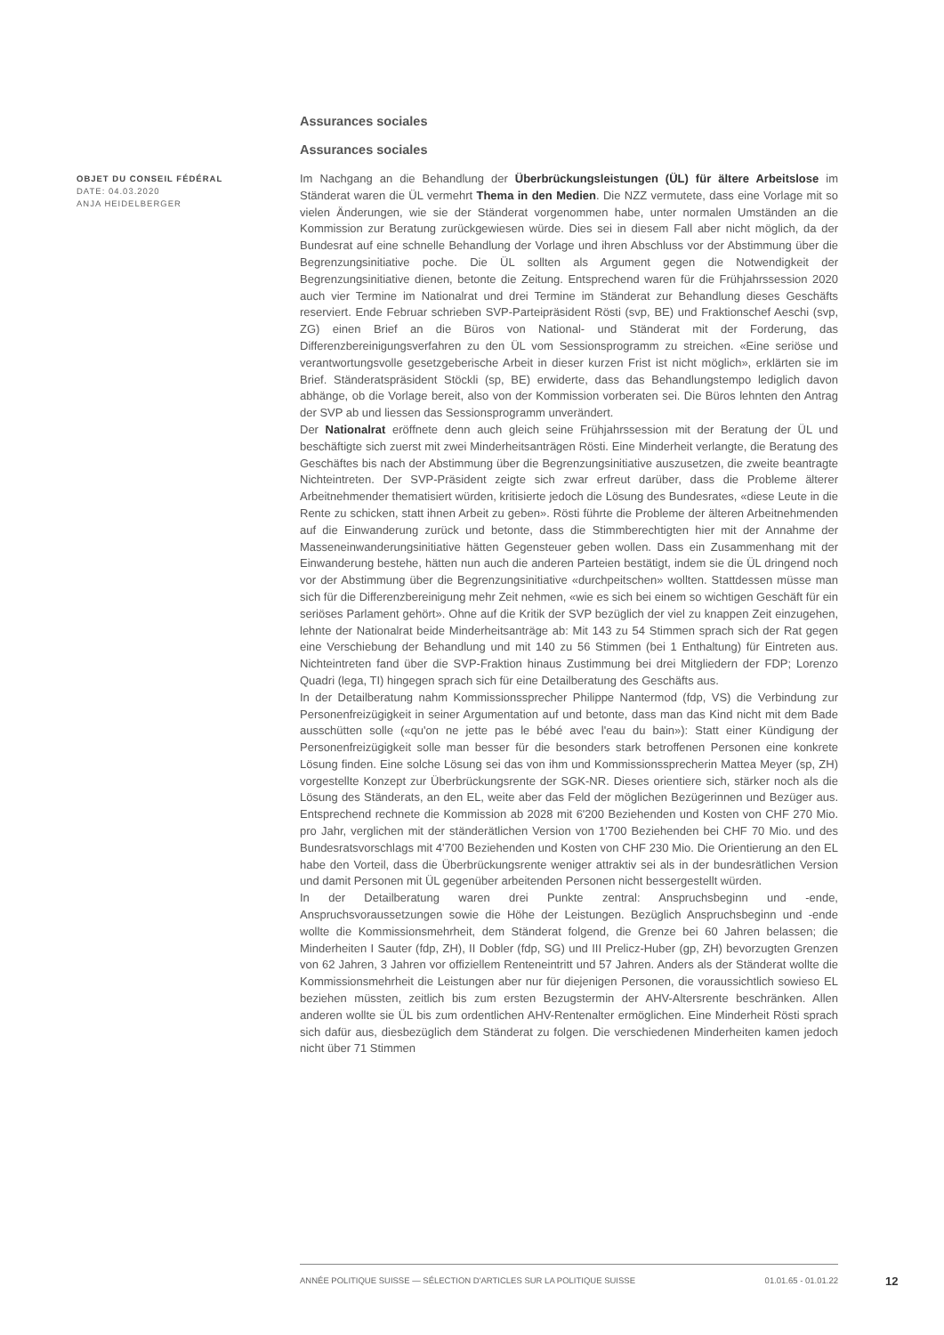Assurances sociales
Assurances sociales
OBJET DU CONSEIL FÉDÉRAL
DATE: 04.03.2020
ANJA HEIDELBERGER
Im Nachgang an die Behandlung der Überbrückungsleistungen (ÜL) für ältere Arbeitslose im Ständerat waren die ÜL vermehrt Thema in den Medien. Die NZZ vermutete, dass eine Vorlage mit so vielen Änderungen, wie sie der Ständerat vorgenommen habe, unter normalen Umständen an die Kommission zur Beratung zurückgewiesen würde. Dies sei in diesem Fall aber nicht möglich, da der Bundesrat auf eine schnelle Behandlung der Vorlage und ihren Abschluss vor der Abstimmung über die Begrenzungsinitiative poche. Die ÜL sollten als Argument gegen die Notwendigkeit der Begrenzungsinitiative dienen, betonte die Zeitung. Entsprechend waren für die Frühjahrssession 2020 auch vier Termine im Nationalrat und drei Termine im Ständerat zur Behandlung dieses Geschäfts reserviert. Ende Februar schrieben SVP-Parteipräsident Rösti (svp, BE) und Fraktionschef Aeschi (svp, ZG) einen Brief an die Büros von National- und Ständerat mit der Forderung, das Differenzbereinigungsverfahren zu den ÜL vom Sessionsprogramm zu streichen. «Eine seriöse und verantwortungsvolle gesetzgeberische Arbeit in dieser kurzen Frist ist nicht möglich», erklärten sie im Brief. Ständeratspräsident Stöckli (sp, BE) erwiderte, dass das Behandlungstempo lediglich davon abhänge, ob die Vorlage bereit, also von der Kommission vorberaten sei. Die Büros lehnten den Antrag der SVP ab und liessen das Sessionsprogramm unverändert.
Der Nationalrat eröffnete denn auch gleich seine Frühjahrssession mit der Beratung der ÜL und beschäftigte sich zuerst mit zwei Minderheitsanträgen Rösti. Eine Minderheit verlangte, die Beratung des Geschäftes bis nach der Abstimmung über die Begrenzungsinitiative auszusetzen, die zweite beantragte Nichteintreten. Der SVP-Präsident zeigte sich zwar erfreut darüber, dass die Probleme älterer Arbeitnehmender thematisiert würden, kritisierte jedoch die Lösung des Bundesrates, «diese Leute in die Rente zu schicken, statt ihnen Arbeit zu geben». Rösti führte die Probleme der älteren Arbeitnehmenden auf die Einwanderung zurück und betonte, dass die Stimmberechtigten hier mit der Annahme der Masseneinwanderungsinitiative hätten Gegensteuer geben wollen. Dass ein Zusammenhang mit der Einwanderung bestehe, hätten nun auch die anderen Parteien bestätigt, indem sie die ÜL dringend noch vor der Abstimmung über die Begrenzungsinitiative «durchpeitschen» wollten. Stattdessen müsse man sich für die Differenzbereinigung mehr Zeit nehmen, «wie es sich bei einem so wichtigen Geschäft für ein seriöses Parlament gehört». Ohne auf die Kritik der SVP bezüglich der viel zu knappen Zeit einzugehen, lehnte der Nationalrat beide Minderheitsanträge ab: Mit 143 zu 54 Stimmen sprach sich der Rat gegen eine Verschiebung der Behandlung und mit 140 zu 56 Stimmen (bei 1 Enthaltung) für Eintreten aus. Nichteintreten fand über die SVP-Fraktion hinaus Zustimmung bei drei Mitgliedern der FDP; Lorenzo Quadri (lega, TI) hingegen sprach sich für eine Detailberatung des Geschäfts aus.
In der Detailberatung nahm Kommissionssprecher Philippe Nantermod (fdp, VS) die Verbindung zur Personenfreizügigkeit in seiner Argumentation auf und betonte, dass man das Kind nicht mit dem Bade ausschütten solle («qu'on ne jette pas le bébé avec l'eau du bain»): Statt einer Kündigung der Personenfreizügigkeit solle man besser für die besonders stark betroffenen Personen eine konkrete Lösung finden. Eine solche Lösung sei das von ihm und Kommissionssprecherin Mattea Meyer (sp, ZH) vorgestellte Konzept zur Überbrückungsrente der SGK-NR. Dieses orientiere sich, stärker noch als die Lösung des Ständerats, an den EL, weite aber das Feld der möglichen Bezügerinnen und Bezüger aus. Entsprechend rechnete die Kommission ab 2028 mit 6'200 Beziehenden und Kosten von CHF 270 Mio. pro Jahr, verglichen mit der ständerätlichen Version von 1'700 Beziehenden bei CHF 70 Mio. und des Bundesratsvorschlags mit 4'700 Beziehenden und Kosten von CHF 230 Mio. Die Orientierung an den EL habe den Vorteil, dass die Überbrückungsrente weniger attraktiv sei als in der bundesrätlichen Version und damit Personen mit ÜL gegenüber arbeitenden Personen nicht bessergestellt würden.
In der Detailberatung waren drei Punkte zentral: Anspruchsbeginn und -ende, Anspruchsvoraussetzungen sowie die Höhe der Leistungen. Bezüglich Anspruchsbeginn und -ende wollte die Kommissionsmehrheit, dem Ständerat folgend, die Grenze bei 60 Jahren belassen; die Minderheiten I Sauter (fdp, ZH), II Dobler (fdp, SG) und III Prelicz-Huber (gp, ZH) bevorzugten Grenzen von 62 Jahren, 3 Jahren vor offiziellem Renteneintritt und 57 Jahren. Anders als der Ständerat wollte die Kommissionsmehrheit die Leistungen aber nur für diejenigen Personen, die voraussichtlich sowieso EL beziehen müssten, zeitlich bis zum ersten Bezugstermin der AHV-Altersrente beschränken. Allen anderen wollte sie ÜL bis zum ordentlichen AHV-Rentenalter ermöglichen. Eine Minderheit Rösti sprach sich dafür aus, diesbezüglich dem Ständerat zu folgen. Die verschiedenen Minderheiten kamen jedoch nicht über 71 Stimmen
ANNÉE POLITIQUE SUISSE — SÉLECTION D'ARTICLES SUR LA POLITIQUE SUISSE 01.01.65 - 01.01.22
12